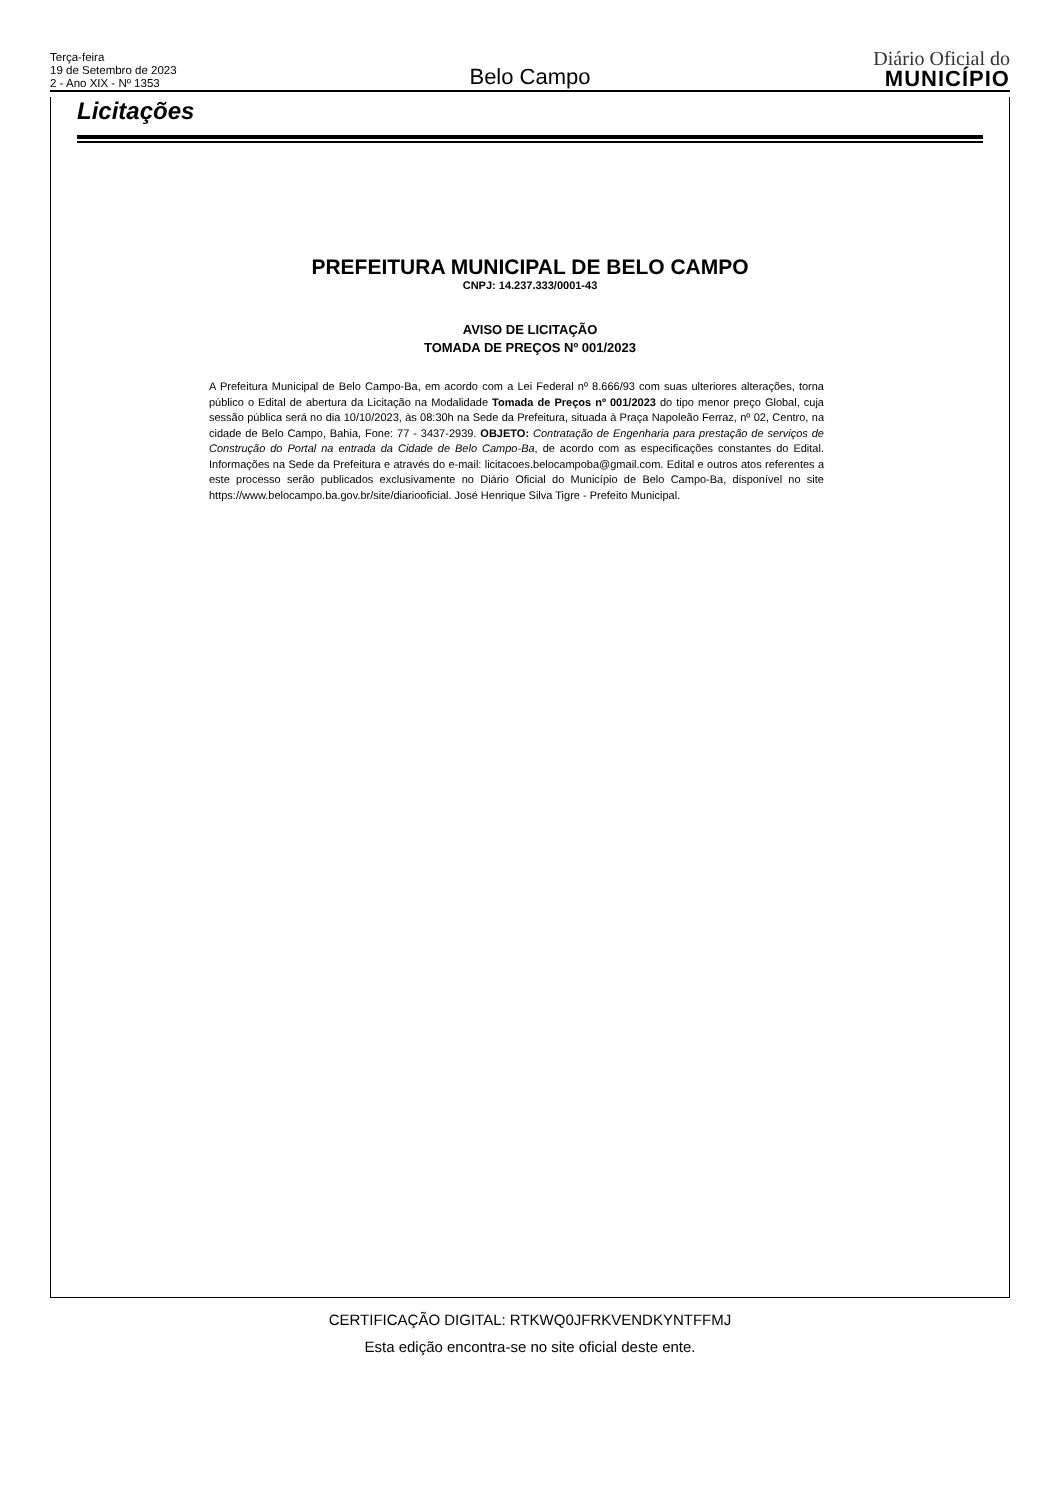Terça-feira
19 de Setembro de 2023
2 - Ano XIX - Nº 1353
Belo Campo
Diário Oficial do
MUNICÍPIO
Licitações
PREFEITURA MUNICIPAL DE BELO CAMPO
CNPJ: 14.237.333/0001-43
AVISO DE LICITAÇÃO
TOMADA DE PREÇOS Nº 001/2023
A Prefeitura Municipal de Belo Campo-Ba, em acordo com a Lei Federal nº 8.666/93 com suas ulteriores alterações, torna público o Edital de abertura da Licitação na Modalidade Tomada de Preços nº 001/2023 do tipo menor preço Global, cuja sessão pública será no dia 10/10/2023, às 08:30h na Sede da Prefeitura, situada à Praça Napoleão Ferraz, nº 02, Centro, na cidade de Belo Campo, Bahia, Fone: 77 - 3437-2939. OBJETO: Contratação de Engenharia para prestação de serviços de Construção do Portal na entrada da Cidade de Belo Campo-Ba, de acordo com as especificações constantes do Edital. Informações na Sede da Prefeitura e através do e-mail: licitacoes.belocampoba@gmail.com. Edital e outros atos referentes a este processo serão publicados exclusivamente no Diário Oficial do Município de Belo Campo-Ba, disponível no site https://www.belocampo.ba.gov.br/site/diariooficial. José Henrique Silva Tigre - Prefeito Municipal.
CERTIFICAÇÃO DIGITAL: RTKWQ0JFRKVENDKYNTFFMJ
Esta edição encontra-se no site oficial deste ente.